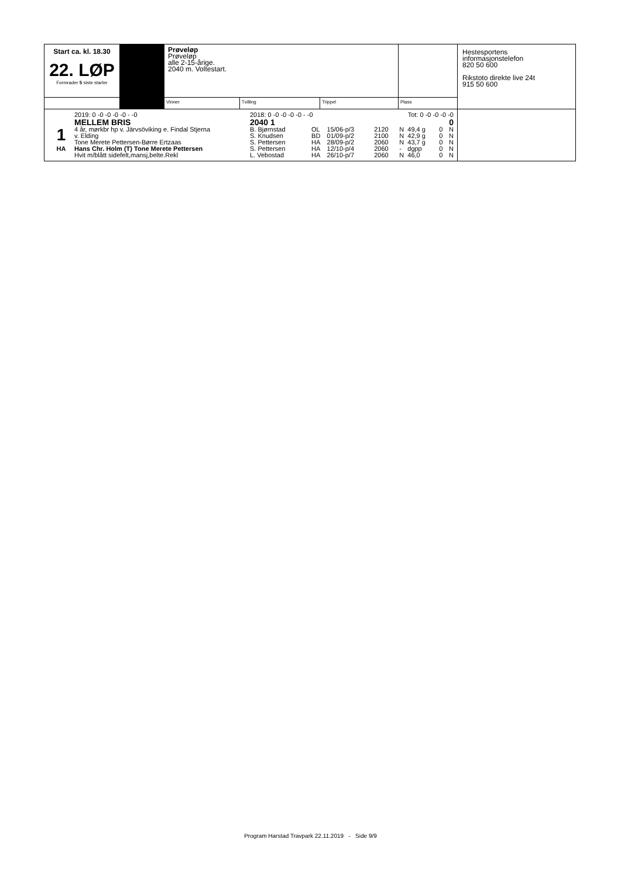| Start ca. kl. 18.30 22. LØP Formrader 5 siste starter | | Prøveløp Prøveløp alle 2-15-årige. 2040 m. Voltestart. | | | | Hestesportens informasjonstelefon 820 50 600 Rikstoto direkte live 24t 915 50 600 |
| | | Vinner | Tvilling | Trippel | Plass | |
| / / 2019: 0 -0 -0 -0 -0 - -0 / 2018: 0 -0 -0 -0 -0 - -0 / / / Tot: 0 -0 -0 -0 -0 / / / / / / / / MELLEM BRIS / 2040 1 / / / 0 / / / / / / / 1 / 4 år, mørkbr hp v. Järvsöviking e. Findal Stjerna / B. Bjørnstad / OL / 15/06-p/3 / 2120 / N / 49,4 g / 0 / N / / / / v. Elding / S. Knudsen / BD / 01/09-p/2 / 2100 / N / 42,9 g / 0 / N / / / / Tone Merete Pettersen-Børre Ertzaas / S. Pettersen / HA / 28/09-p/2 / 2060 / N / 43,7 g / 0 / N / / / HA / Hans Chr. Holm (T) Tone Merete Pettersen / S. Pettersen / HA / 12/10-p/4 / 2060 / - / dgpp / 0 / N / / / / Hvit m/blått sidefelt,mansj,belte.Rekl / L. Vebostad / HA / 26/10-p/7 / 2060 / N / 46,0 / 0 / N / / | | | | | | |
Program Harstad Travpark 22.11.2019 - Side 9/9